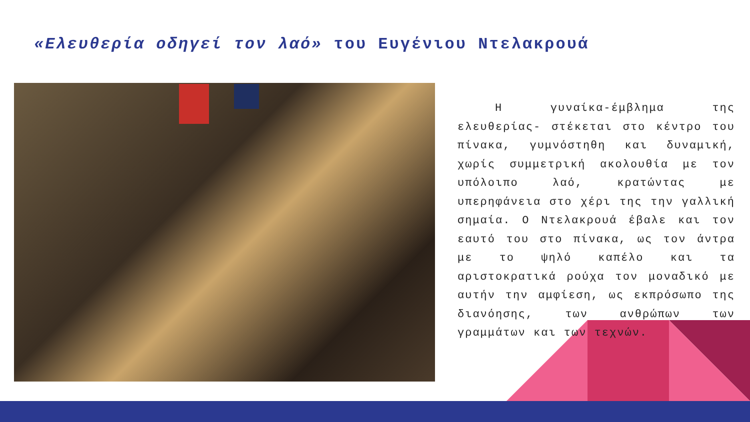«Ελευθερία οδηγεί τον λαό» του Ευγένιου Ντελακρουά
Η γυναίκα-έμβλημα της ελευθερίας- στέκεται στο κέντρο του πίνακα, γυμνόστηθη και δυναμική, χωρίς συμμετρική ακολουθία με τον υπόλοιπο λαό, κρατώντας με υπερηφάνεια στο χέρι της την γαλλική σημαία. Ο Ντελακρουά έβαλε και τον εαυτό του στο πίνακα, ως τον άντρα με το ψηλό καπέλο και τα αριστοκρατικά ρούχα τον μοναδικό με αυτήν την αμφίεση, ως εκπρόσωπο της διανόησης, των ανθρώπων των γραμμάτων και των τεχνών.